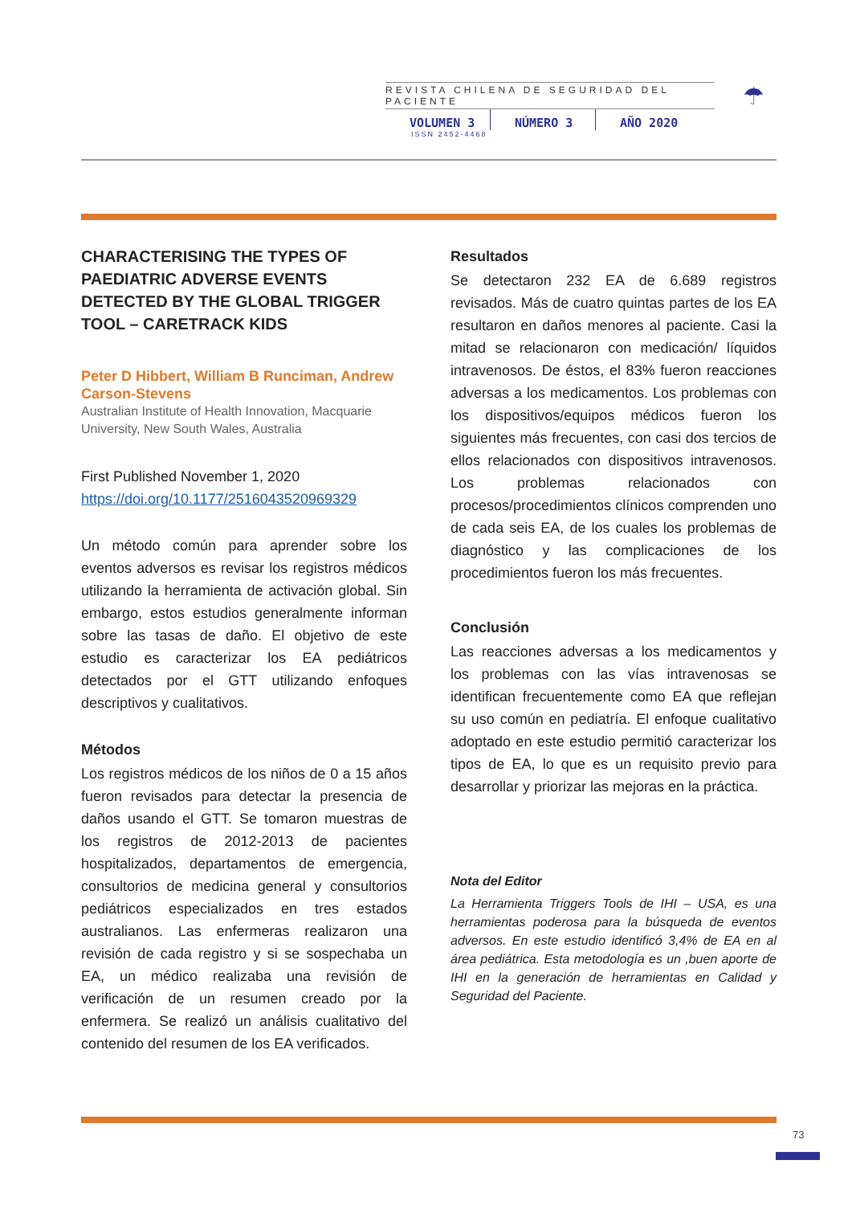REVISTA CHILENA DE SEGURIDAD DEL PACIENTE
VOLUMEN 3 NÚMERO 3 AÑO 2020
ISSN 2452-4468
☂
CHARACTERISING THE TYPES OF PAEDIATRIC ADVERSE EVENTS DETECTED BY THE GLOBAL TRIGGER TOOL – CARETRACK KIDS
Peter D Hibbert, William B Runciman, Andrew Carson-Stevens
Australian Institute of Health Innovation, Macquarie University, New South Wales, Australia
First Published November 1, 2020
https://doi.org/10.1177/2516043520969329
Un método común para aprender sobre los eventos adversos es revisar los registros médicos utilizando la herramienta de activación global. Sin embargo, estos estudios generalmente informan sobre las tasas de daño. El objetivo de este estudio es caracterizar los EA pediátricos detectados por el GTT utilizando enfoques descriptivos y cualitativos.
Métodos
Los registros médicos de los niños de 0 a 15 años fueron revisados para detectar la presencia de daños usando el GTT. Se tomaron muestras de los registros de 2012-2013 de pacientes hospitalizados, departamentos de emergencia, consultorios de medicina general y consultorios pediátricos especializados en tres estados australianos. Las enfermeras realizaron una revisión de cada registro y si se sospechaba un EA, un médico realizaba una revisión de verificación de un resumen creado por la enfermera. Se realizó un análisis cualitativo del contenido del resumen de los EA verificados.
Resultados
Se detectaron 232 EA de 6.689 registros revisados. Más de cuatro quintas partes de los EA resultaron en daños menores al paciente. Casi la mitad se relacionaron con medicación/ líquidos intravenosos. De éstos, el 83% fueron reacciones adversas a los medicamentos. Los problemas con los dispositivos/equipos médicos fueron los siguientes más frecuentes, con casi dos tercios de ellos relacionados con dispositivos intravenosos. Los problemas relacionados con procesos/procedimientos clínicos comprenden uno de cada seis EA, de los cuales los problemas de diagnóstico y las complicaciones de los procedimientos fueron los más frecuentes.
Conclusión
Las reacciones adversas a los medicamentos y los problemas con las vías intravenosas se identifican frecuentemente como EA que reflejan su uso común en pediatría. El enfoque cualitativo adoptado en este estudio permitió caracterizar los tipos de EA, lo que es un requisito previo para desarrollar y priorizar las mejoras en la práctica.
Nota del Editor
La Herramienta Triggers Tools de IHI – USA, es una herramientas poderosa para la búsqueda de eventos adversos. En este estudio identificó 3,4% de EA en al área pediátrica. Esta metodología es un ,buen aporte de IHI en la generación de herramientas en Calidad y Seguridad del Paciente.
73